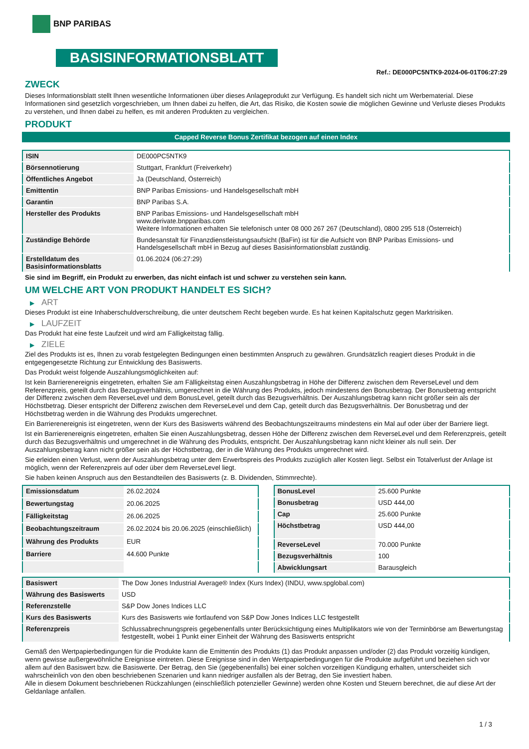BNP PARIBAS
BASISINFORMATIONSBLATT
Ref.: DE000PC5NTK9-2024-06-01T06:27:29
ZWECK
Dieses Informationsblatt stellt Ihnen wesentliche Informationen über dieses Anlageprodukt zur Verfügung. Es handelt sich nicht um Werbematerial. Diese Informationen sind gesetzlich vorgeschrieben, um Ihnen dabei zu helfen, die Art, das Risiko, die Kosten sowie die möglichen Gewinne und Verluste dieses Produkts zu verstehen, und Ihnen dabei zu helfen, es mit anderen Produkten zu vergleichen.
PRODUKT
Capped Reverse Bonus Zertifikat bezogen auf einen Index
| ISIN | DE000PC5NTK9 |
| Börsennotierung | Stuttgart, Frankfurt (Freiverkehr) |
| Öffentliches Angebot | Ja (Deutschland, Österreich) |
| Emittentin | BNP Paribas Emissions- und Handelsgesellschaft mbH |
| Garantin | BNP Paribas S.A. |
| Hersteller des Produkts | BNP Paribas Emissions- und Handelsgesellschaft mbH www.derivate.bnpparibas.com Weitere Informationen erhalten Sie telefonisch unter 08 000 267 267 (Deutschland), 0800 295 518 (Österreich) |
| Zuständige Behörde | Bundesanstalt für Finanzdienstleistungsaufsicht (BaFin) ist für die Aufsicht von BNP Paribas Emissions- und Handelsgesellschaft mbH in Bezug auf dieses Basisinformationsblatt zuständig. |
| Erstelldatum des Basisinformationsblatts | 01.06.2024 (06:27:29) |
Sie sind im Begriff, ein Produkt zu erwerben, das nicht einfach ist und schwer zu verstehen sein kann.
UM WELCHE ART VON PRODUKT HANDELT ES SICH?
▶ ART
Dieses Produkt ist eine Inhaberschuldverschreibung, die unter deutschem Recht begeben wurde. Es hat keinen Kapitalschutz gegen Marktrisiken.
▶ LAUFZEIT
Das Produkt hat eine feste Laufzeit und wird am Fälligkeitstag fällig.
▶ ZIELE
Ziel des Produkts ist es, Ihnen zu vorab festgelegten Bedingungen einen bestimmten Anspruch zu gewähren. Grundsätzlich reagiert dieses Produkt in die entgegengesetzte Richtung zur Entwicklung des Basiswerts.
Das Produkt weist folgende Auszahlungsmöglichkeiten auf:
Ist kein Barrierenereignis eingetreten, erhalten Sie am Fälligkeitstag einen Auszahlungsbetrag in Höhe der Differenz zwischen dem ReverseLevel und dem Referenzpreis, geteilt durch das Bezugsverhältnis, umgerechnet in die Währung des Produkts, jedoch mindestens den Bonusbetrag. Der Bonusbetrag entspricht der Differenz zwischen dem ReverseLevel und dem BonusLevel, geteilt durch das Bezugsverhältnis. Der Auszahlungsbetrag kann nicht größer sein als der Höchstbetrag. Dieser entspricht der Differenz zwischen dem ReverseLevel und dem Cap, geteilt durch das Bezugsverhältnis. Der Bonusbetrag und der Höchstbetrag werden in die Währung des Produkts umgerechnet.
Ein Barrierenereignis ist eingetreten, wenn der Kurs des Basiswerts während des Beobachtungszeitraums mindestens ein Mal auf oder über der Barriere liegt.
Ist ein Barrierenereignis eingetreten, erhalten Sie einen Auszahlungsbetrag, dessen Höhe der Differenz zwischen dem ReverseLevel und dem Referenzpreis, geteilt durch das Bezugsverhältnis und umgerechnet in die Währung des Produkts, entspricht. Der Auszahlungsbetrag kann nicht kleiner als null sein. Der Auszahlungsbetrag kann nicht größer sein als der Höchstbetrag, der in die Währung des Produkts umgerechnet wird.
Sie erleiden einen Verlust, wenn der Auszahlungsbetrag unter dem Erwerbspreis des Produkts zuzüglich aller Kosten liegt. Selbst ein Totalverlust der Anlage ist möglich, wenn der Referenzpreis auf oder über dem ReverseLevel liegt.
Sie haben keinen Anspruch aus den Bestandteilen des Basiswerts (z. B. Dividenden, Stimmrechte).
| Emissionsdatum | 26.02.2024 |
| Bewertungstag | 20.06.2025 |
| Fälligkeitstag | 26.06.2025 |
| Beobachtungszeitraum | 26.02.2024 bis 20.06.2025 (einschließlich) |
| Währung des Produkts | EUR |
| Barriere | 44.600 Punkte |
| BonusLevel | 25.600 Punkte |
| Bonusbetrag | USD 444,00 |
| Cap | 25.600 Punkte |
| Höchstbetrag | USD 444,00 |
| ReverseLevel | 70.000 Punkte |
| Bezugsverhältnis | 100 |
| Abwicklungsart | Barausgleich |
| Basiswert | The Dow Jones Industrial Average® Index (Kurs Index) (INDU, www.spglobal.com) |
| Währung des Basiswerts | USD |
| Referenzstelle | S&P Dow Jones Indices LLC |
| Kurs des Basiswerts | Kurs des Basiswerts wie fortlaufend von S&P Dow Jones Indices LLC festgestellt |
| Referenzpreis | Schlussabrechnungspreis gegebenenfalls unter Berücksichtigung eines Multiplikators wie von der Terminbörse am Bewertungstag festgestellt, wobei 1 Punkt einer Einheit der Währung des Basiswerts entspricht |
Gemäß den Wertpapierbedingungen für die Produkte kann die Emittentin des Produkts (1) das Produkt anpassen und/oder (2) das Produkt vorzeitig kündigen, wenn gewisse außergewöhnliche Ereignisse eintreten. Diese Ereignisse sind in den Wertpapierbedingungen für die Produkte aufgeführt und beziehen sich vor allem auf den Basiswert bzw. die Basiswerte. Der Betrag, den Sie (gegebenenfalls) bei einer solchen vorzeitigen Kündigung erhalten, unterscheidet sich wahrscheinlich von den oben beschriebenen Szenarien und kann niedriger ausfallen als der Betrag, den Sie investiert haben.
Alle in diesem Dokument beschriebenen Rückzahlungen (einschließlich potenzieller Gewinne) werden ohne Kosten und Steuern berechnet, die auf diese Art der Geldanlage anfallen.
1 / 3